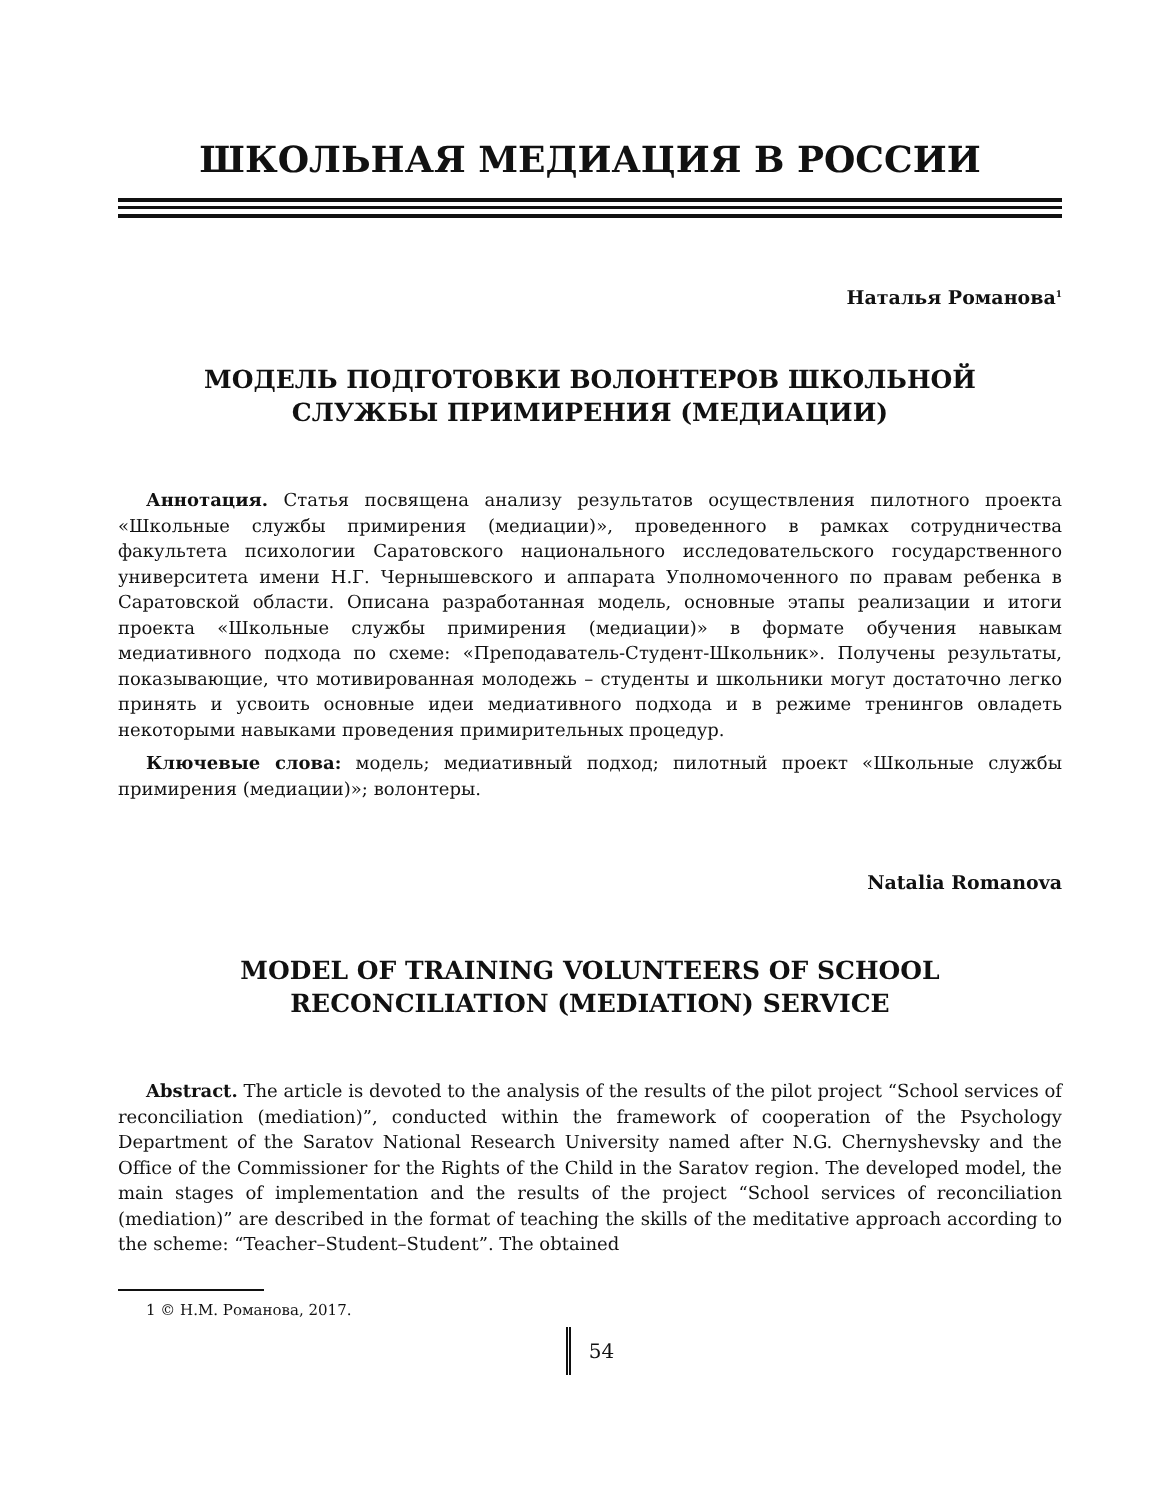ШКОЛЬНАЯ МЕДИАЦИЯ В РОССИИ
Наталья Романова<sup>1</sup>
МОДЕЛЬ ПОДГОТОВКИ ВОЛОНТЕРОВ ШКОЛЬНОЙ
СЛУЖБЫ ПРИМИРЕНИЯ (МЕДИАЦИИ)
Аннотация. Статья посвящена анализу результатов осуществления пилотного проекта «Школьные службы примирения (медиации)», проведенного в рамках сотрудничества факультета психологии Саратовского национального исследовательского государственного университета имени Н.Г. Чернышевского и аппарата Уполномоченного по правам ребенка в Саратовской области. Описана разработанная модель, основные этапы реализации и итоги проекта «Школьные службы примирения (медиации)» в формате обучения навыкам медиативного подхода по схеме: «Преподаватель-Студент-Школьник». Получены результаты, показывающие, что мотивированная молодежь – студенты и школьники могут достаточно легко принять и усвоить основные идеи медиативного подхода и в режиме тренингов овладеть некоторыми навыками проведения примирительных процедур.
Ключевые слова: модель; медиативный подход; пилотный проект «Школьные службы примирения (медиации)»; волонтеры.
Natalia Romanova
MODEL OF TRAINING VOLUNTEERS OF SCHOOL
RECONCILIATION (MEDIATION) SERVICE
Abstract. The article is devoted to the analysis of the results of the pilot project “School services of reconciliation (mediation)”, conducted within the framework of cooperation of the Psychology Department of the Saratov National Research University named after N.G. Chernyshevsky and the Office of the Commissioner for the Rights of the Child in the Saratov region. The developed model, the main stages of implementation and the results of the project “School services of reconciliation (mediation)” are described in the format of teaching the skills of the meditative approach according to the scheme: “Teacher–Student–Student”. The obtained
1 © Н.М. Романова, 2017.
54